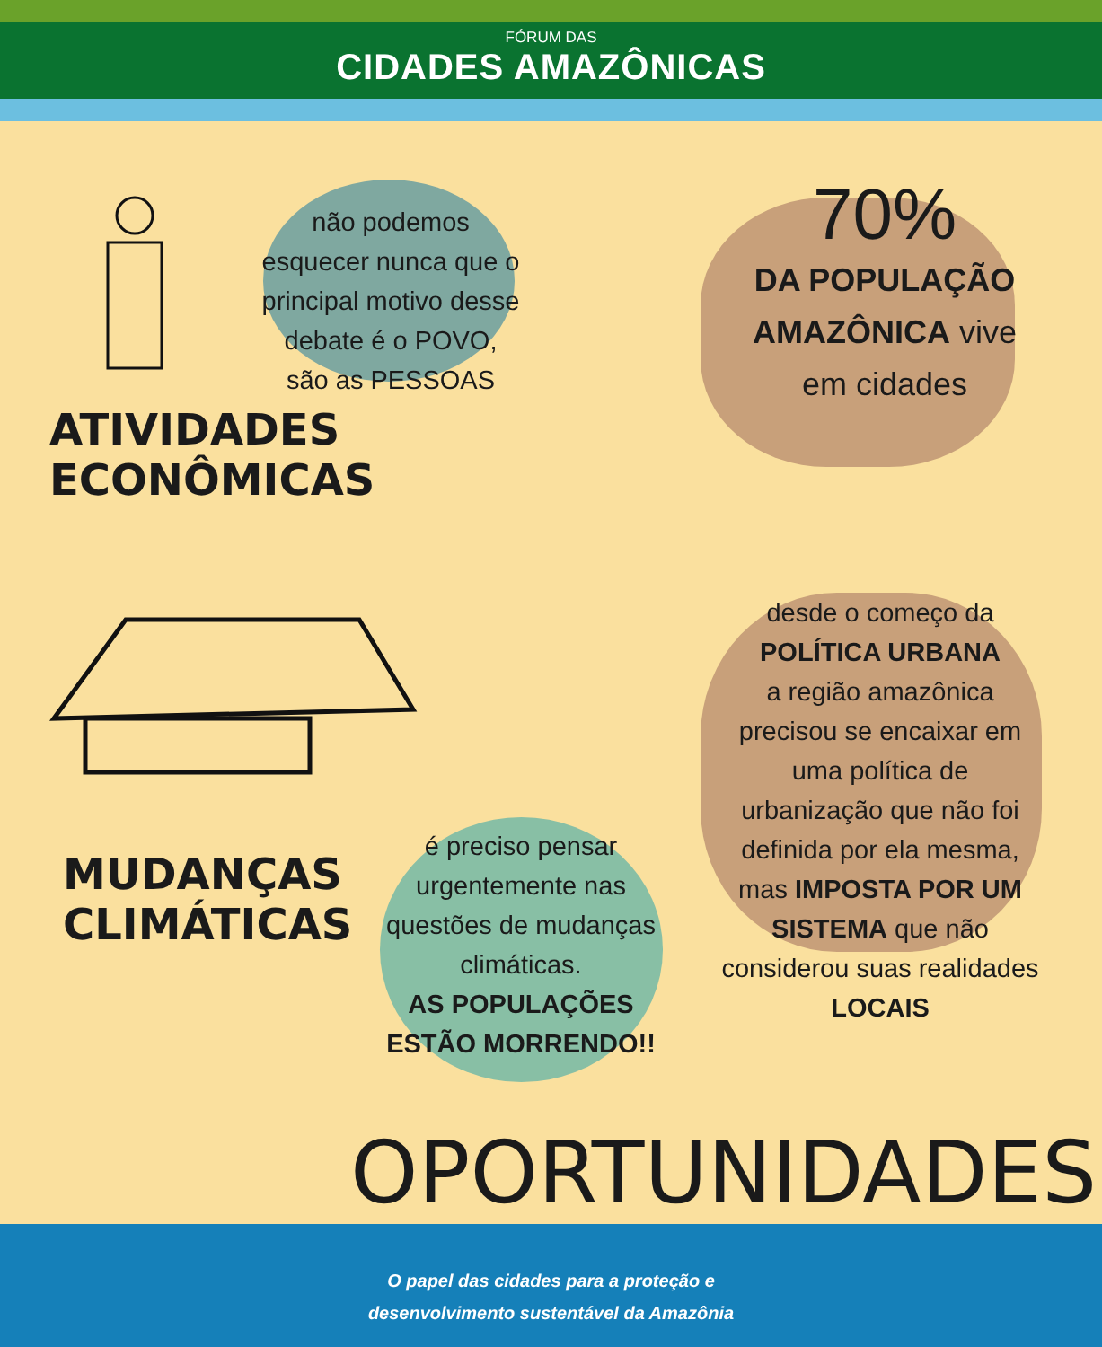FÓRUM DAS
CIDADES AMAZÔNICAS
não podemos esquecer nunca que o principal motivo desse debate é o POVO, são as PESSOAS
ATIVIDADES
ECONÔMICAS
70%
DA POPULAÇÃO AMAZÔNICA vive em cidades
desde o começo da
POLÍTICA URBANA
a região amazônica precisou se encaixar em uma política de urbanização que não foi definida por ela mesma, mas IMPOSTA POR UM SISTEMA que não considerou suas realidades LOCAIS
MUDANÇAS
CLIMÁTICAS
é preciso pensar urgentemente nas questões de mudanças climáticas.
AS POPULAÇÕES ESTÃO MORRENDO!!
OPORTUNIDADES
O papel das cidades para a proteção e
desenvolvimento sustentável da Amazônia